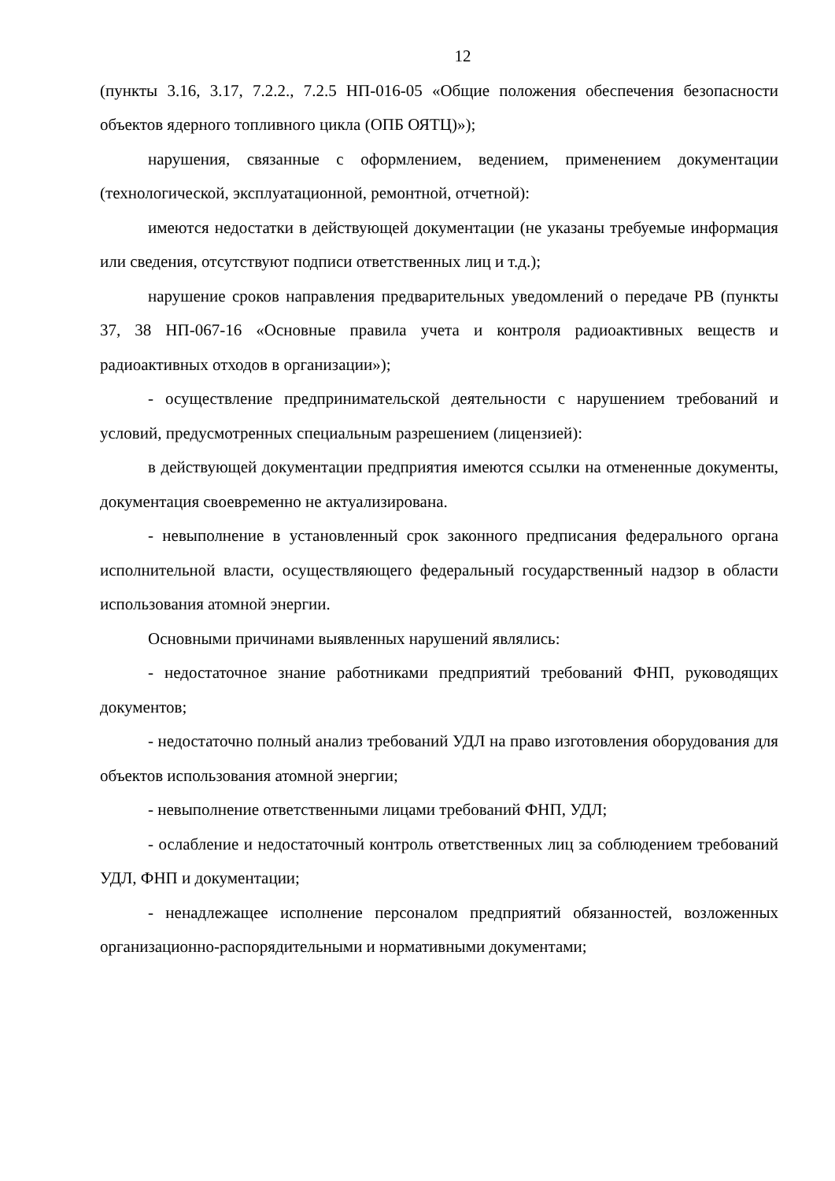12
(пункты 3.16, 3.17, 7.2.2., 7.2.5 НП-016-05 «Общие положения обеспечения безопасности объектов ядерного топливного цикла (ОПБ ОЯТЦ)»);
нарушения, связанные с оформлением, ведением, применением документации (технологической, эксплуатационной, ремонтной, отчетной):
имеются недостатки в действующей документации (не указаны требуемые информация или сведения, отсутствуют подписи ответственных лиц и т.д.);
нарушение сроков направления предварительных уведомлений о передаче РВ (пункты 37, 38 НП-067-16 «Основные правила учета и контроля радиоактивных веществ и радиоактивных отходов в организации»);
- осуществление предпринимательской деятельности с нарушением требований и условий, предусмотренных специальным разрешением (лицензией):
в действующей документации предприятия имеются ссылки на отмененные документы, документация своевременно не актуализирована.
- невыполнение в установленный срок законного предписания федерального органа исполнительной власти, осуществляющего федеральный государственный надзор в области использования атомной энергии.
Основными причинами выявленных нарушений являлись:
- недостаточное знание работниками предприятий требований ФНП, руководящих документов;
- недостаточно полный анализ требований УДЛ на право изготовления оборудования для объектов использования атомной энергии;
- невыполнение ответственными лицами требований ФНП, УДЛ;
- ослабление и недостаточный контроль ответственных лиц за соблюдением требований УДЛ, ФНП и документации;
- ненадлежащее исполнение персоналом предприятий обязанностей, возложенных организационно-распорядительными и нормативными документами;